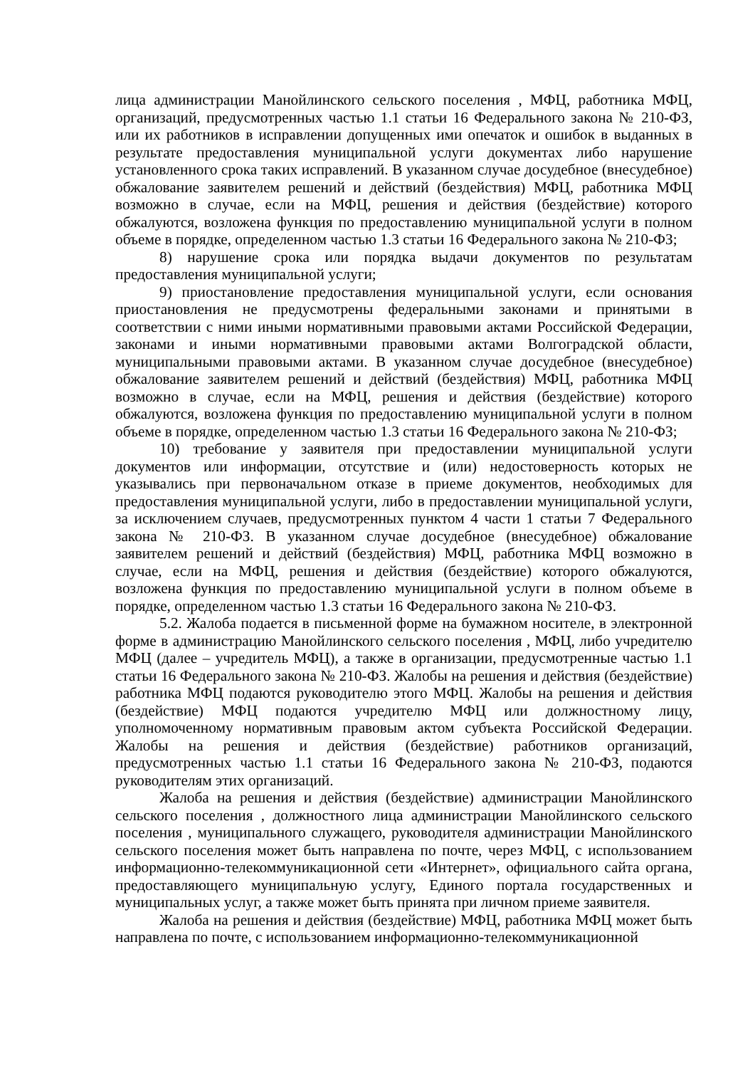лица администрации Манойлинского сельского поселения , МФЦ, работника МФЦ, организаций, предусмотренных частью 1.1 статьи 16 Федерального закона № 210-ФЗ, или их работников в исправлении допущенных ими опечаток и ошибок в выданных в результате предоставления муниципальной услуги документах либо нарушение установленного срока таких исправлений. В указанном случае досудебное (внесудебное) обжалование заявителем решений и действий (бездействия) МФЦ, работника МФЦ возможно в случае, если на МФЦ, решения и действия (бездействие) которого обжалуются, возложена функция по предоставлению муниципальной услуги в полном объеме в порядке, определенном частью 1.3 статьи 16 Федерального закона № 210-ФЗ;
8) нарушение срока или порядка выдачи документов по результатам предоставления муниципальной услуги;
9) приостановление предоставления муниципальной услуги, если основания приостановления не предусмотрены федеральными законами и принятыми в соответствии с ними иными нормативными правовыми актами Российской Федерации, законами и иными нормативными правовыми актами Волгоградской области, муниципальными правовыми актами. В указанном случае досудебное (внесудебное) обжалование заявителем решений и действий (бездействия) МФЦ, работника МФЦ возможно в случае, если на МФЦ, решения и действия (бездействие) которого обжалуются, возложена функция по предоставлению муниципальной услуги в полном объеме в порядке, определенном частью 1.3 статьи 16 Федерального закона № 210-ФЗ;
10) требование у заявителя при предоставлении муниципальной услуги документов или информации, отсутствие и (или) недостоверность которых не указывались при первоначальном отказе в приеме документов, необходимых для предоставления муниципальной услуги, либо в предоставлении муниципальной услуги, за исключением случаев, предусмотренных пунктом 4 части 1 статьи 7 Федерального закона № 210-ФЗ. В указанном случае досудебное (внесудебное) обжалование заявителем решений и действий (бездействия) МФЦ, работника МФЦ возможно в случае, если на МФЦ, решения и действия (бездействие) которого обжалуются, возложена функция по предоставлению муниципальной услуги в полном объеме в порядке, определенном частью 1.3 статьи 16 Федерального закона № 210-ФЗ.
5.2. Жалоба подается в письменной форме на бумажном носителе, в электронной форме в администрацию Манойлинского сельского поселения , МФЦ, либо учредителю МФЦ (далее – учредитель МФЦ), а также в организации, предусмотренные частью 1.1 статьи 16 Федерального закона № 210-ФЗ. Жалобы на решения и действия (бездействие) работника МФЦ подаются руководителю этого МФЦ. Жалобы на решения и действия (бездействие) МФЦ подаются учредителю МФЦ или должностному лицу, уполномоченному нормативным правовым актом субъекта Российской Федерации. Жалобы на решения и действия (бездействие) работников организаций, предусмотренных частью 1.1 статьи 16 Федерального закона № 210-ФЗ, подаются руководителям этих организаций.
Жалоба на решения и действия (бездействие) администрации Манойлинского сельского поселения , должностного лица администрации Манойлинского сельского поселения , муниципального служащего, руководителя администрации Манойлинского сельского поселения может быть направлена по почте, через МФЦ, с использованием информационно-телекоммуникационной сети «Интернет», официального сайта органа, предоставляющего муниципальную услугу, Единого портала государственных и муниципальных услуг, а также может быть принята при личном приеме заявителя.
Жалоба на решения и действия (бездействие) МФЦ, работника МФЦ может быть направлена по почте, с использованием информационно-телекоммуникационной